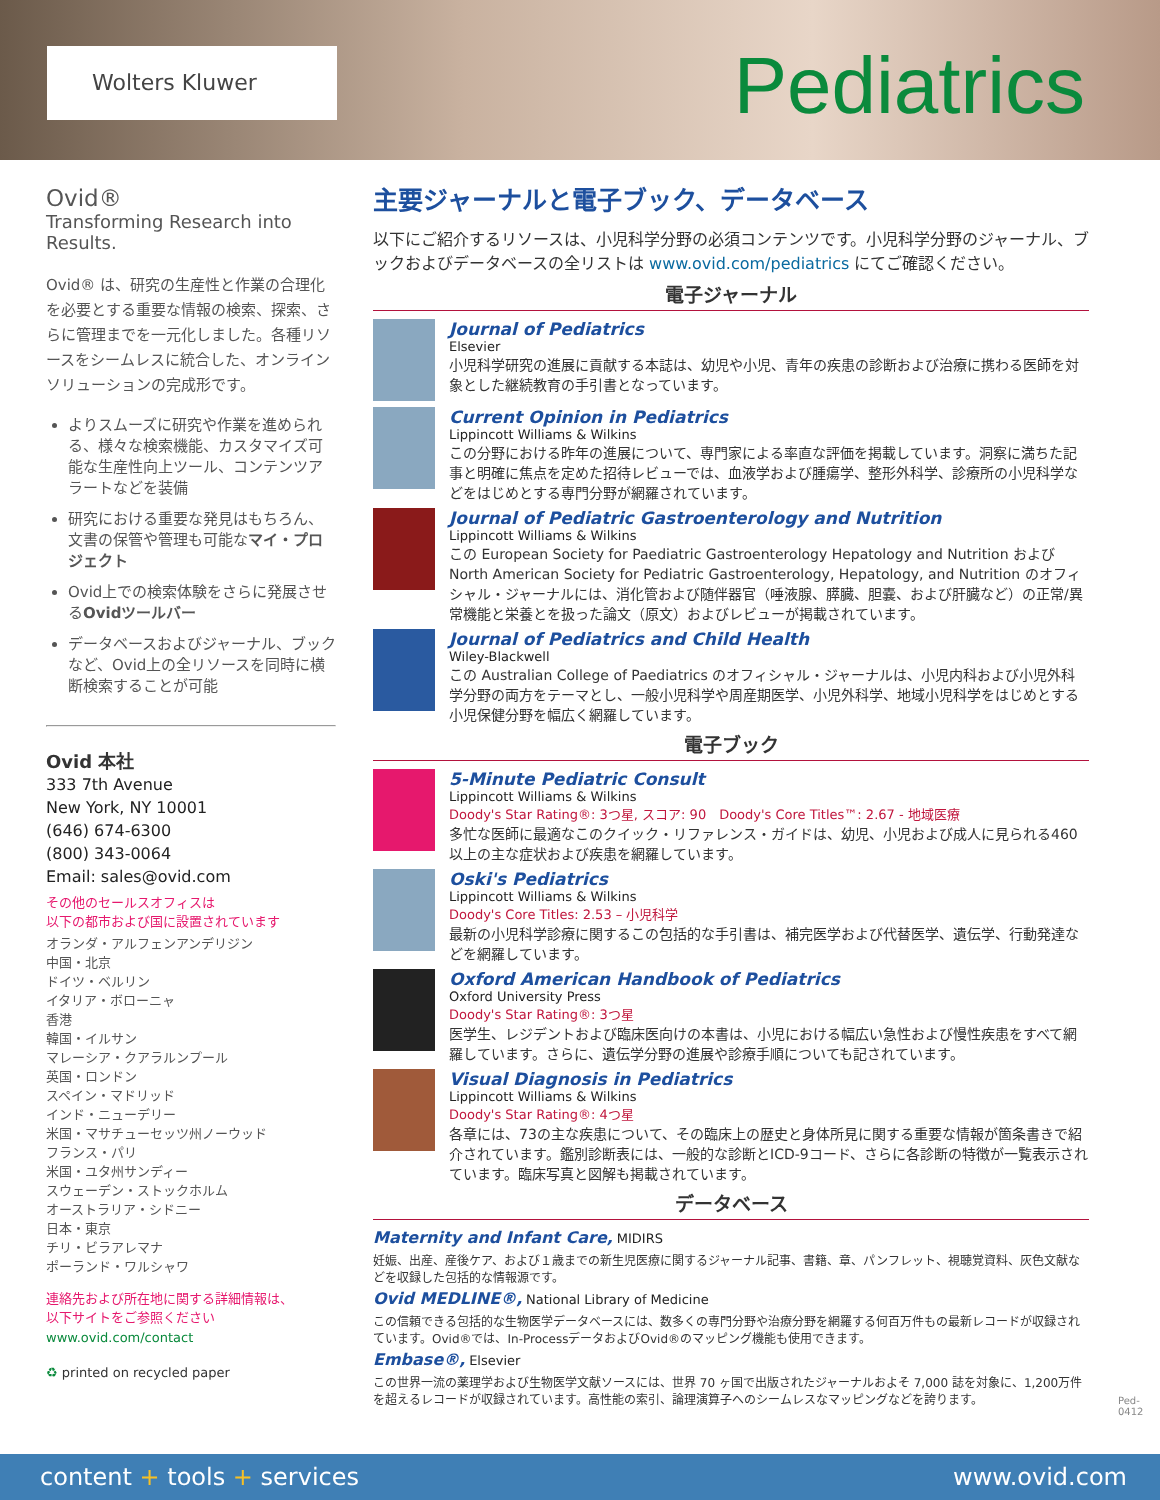Wolters Kluwer Pediatrics
Ovid®
Transforming Research into Results.
Ovid® は、研究の生産性と作業の合理化を必要とする重要な情報の検索、探索、さらに管理までを一元化しました。各種リソースをシームレスに統合した、オンラインソリューションの完成形です。
よりスムーズに研究や作業を進められる、様々な検索機能、カスタマイズ可能な生産性向上ツール、コンテンツアラートなどを装備
研究における重要な発見はもちろん、文書の保管や管理も可能なマイ・プロジェクト
Ovid上での検索体験をさらに発展させるOvidツールバー
データベースおよびジャーナル、ブックなど、Ovid上の全リソースを同時に横断検索することが可能
Ovid 本社
333 7th Avenue
New York, NY 10001
(646) 674-6300
(800) 343-0064
Email: sales@ovid.com
その他のセールスオフィスは
以下の都市および国に設置されています
オランダ・アルフェンアンデリジン
中国・北京
ドイツ・ベルリン
イタリア・ボローニャ
香港
韓国・イルサン
マレーシア・クアラルンプール
英国・ロンドン
スペイン・マドリッド
インド・ニューデリー
米国・マサチューセッツ州ノーウッド
フランス・パリ
米国・ユタ州サンディー
スウェーデン・ストックホルム
オーストラリア・シドニー
日本・東京
チリ・ビラアレマナ
ポーランド・ワルシャワ
連絡先および所在地に関する詳細情報は、
以下サイトをご参照ください
www.ovid.com/contact
♻ printed on recycled paper
主要ジャーナルと電子ブック、データベース
以下にご紹介するリソースは、小児科学分野の必須コンテンツです。小児科学分野のジャーナル、ブックおよびデータベースの全リストは www.ovid.com/pediatrics にてご確認ください。
電子ジャーナル
Journal of Pediatrics
Elsevier
小児科学研究の進展に貢献する本誌は、幼児や小児、青年の疾患の診断および治療に携わる医師を対象とした継続教育の手引書となっています。
Current Opinion in Pediatrics
Lippincott Williams & Wilkins
この分野における昨年の進展について、専門家による率直な評価を掲載しています。洞察に満ちた記事と明確に焦点を定めた招待レビューでは、血液学および腫瘍学、整形外科学、診療所の小児科学などをはじめとする専門分野が網羅されています。
Journal of Pediatric Gastroenterology and Nutrition
Lippincott Williams & Wilkins
この European Society for Paediatric Gastroenterology Hepatology and Nutrition および North American Society for Pediatric Gastroenterology, Hepatology, and Nutrition のオフィシャル・ジャーナルには、消化管および随伴器官（唾液腺、膵臓、胆嚢、および肝臓など）の正常/異常機能と栄養とを扱った論文（原文）およびレビューが掲載されています。
Journal of Pediatrics and Child Health
Wiley-Blackwell
この Australian College of Paediatrics のオフィシャル・ジャーナルは、小児内科および小児外科学分野の両方をテーマとし、一般小児科学や周産期医学、小児外科学、地域小児科学をはじめとする小児保健分野を幅広く網羅しています。
電子ブック
5-Minute Pediatric Consult
Lippincott Williams & Wilkins
Doody's Star Rating®: 3つ星, スコア: 90　Doody's Core Titles™: 2.67 - 地域医療
多忙な医師に最適なこのクイック・リファレンス・ガイドは、幼児、小児および成人に見られる460以上の主な症状および疾患を網羅しています。
Oski's Pediatrics
Lippincott Williams & Wilkins
Doody's Core Titles: 2.53 – 小児科学
最新の小児科学診療に関するこの包括的な手引書は、補完医学および代替医学、遺伝学、行動発達などを網羅しています。
Oxford American Handbook of Pediatrics
Oxford University Press
Doody's Star Rating®: 3つ星
医学生、レジデントおよび臨床医向けの本書は、小児における幅広い急性および慢性疾患をすべて網羅しています。さらに、遺伝学分野の進展や診療手順についても記されています。
Visual Diagnosis in Pediatrics
Lippincott Williams & Wilkins
Doody's Star Rating®: 4つ星
各章には、73の主な疾患について、その臨床上の歴史と身体所見に関する重要な情報が箇条書きで紹介されています。鑑別診断表には、一般的な診断とICD-9コード、さらに各診断の特徴が一覧表示されています。臨床写真と図解も掲載されています。
データベース
Maternity and Infant Care, MIDIRS
妊娠、出産、産後ケア、および１歳までの新生児医療に関するジャーナル記事、書籍、章、パンフレット、視聴覚資料、灰色文献などを収録した包括的な情報源です。
Ovid MEDLINE®, National Library of Medicine
この信頼できる包括的な生物医学データベースには、数多くの専門分野や治療分野を網羅する何百万件もの最新レコードが収録されています。Ovid®では、In-ProcessデータおよびOvid®のマッピング機能も使用できます。
Embase®, Elsevier
この世界一流の薬理学および生物医学文献ソースには、世界 70 ヶ国で出版されたジャーナルおよそ 7,000 誌を対象に、1,200万件を超えるレコードが収録されています。高性能の索引、論理演算子へのシームレスなマッピングなどを誇ります。
Ped-0412
content + tools + services www.ovid.com